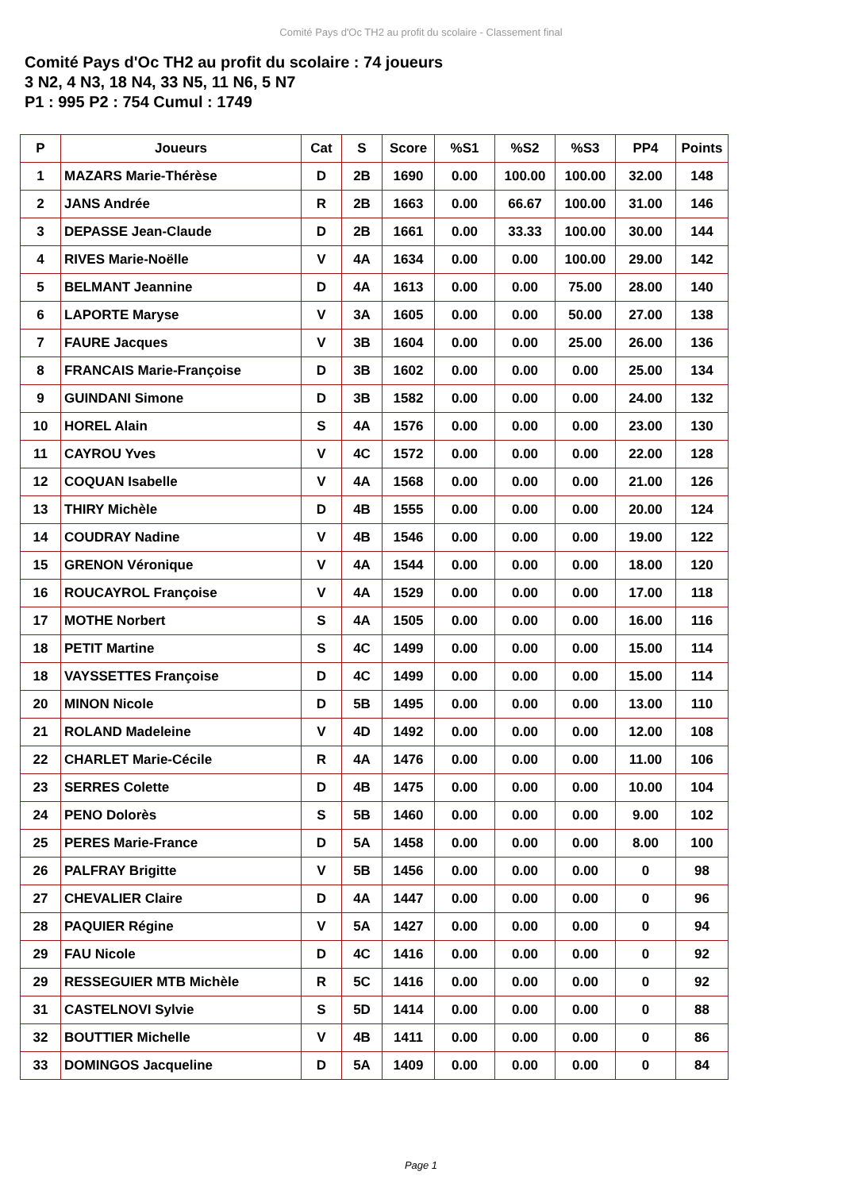Comité Pays d'Oc TH2 au profit du scolaire - Classement final
Comité Pays d'Oc TH2 au profit du scolaire : 74 joueurs
3 N2, 4 N3, 18 N4, 33 N5, 11 N6, 5 N7
P1 : 995 P2 : 754 Cumul : 1749
| P | Joueurs | Cat | S | Score | %S1 | %S2 | %S3 | PP4 | Points |
| --- | --- | --- | --- | --- | --- | --- | --- | --- | --- |
| 1 | MAZARS Marie-Thérèse | D | 2B | 1690 | 0.00 | 100.00 | 100.00 | 32.00 | 148 |
| 2 | JANS Andrée | R | 2B | 1663 | 0.00 | 66.67 | 100.00 | 31.00 | 146 |
| 3 | DEPASSE Jean-Claude | D | 2B | 1661 | 0.00 | 33.33 | 100.00 | 30.00 | 144 |
| 4 | RIVES Marie-Noëlle | V | 4A | 1634 | 0.00 | 0.00 | 100.00 | 29.00 | 142 |
| 5 | BELMANT Jeannine | D | 4A | 1613 | 0.00 | 0.00 | 75.00 | 28.00 | 140 |
| 6 | LAPORTE Maryse | V | 3A | 1605 | 0.00 | 0.00 | 50.00 | 27.00 | 138 |
| 7 | FAURE Jacques | V | 3B | 1604 | 0.00 | 0.00 | 25.00 | 26.00 | 136 |
| 8 | FRANCAIS Marie-Françoise | D | 3B | 1602 | 0.00 | 0.00 | 0.00 | 25.00 | 134 |
| 9 | GUINDANI Simone | D | 3B | 1582 | 0.00 | 0.00 | 0.00 | 24.00 | 132 |
| 10 | HOREL Alain | S | 4A | 1576 | 0.00 | 0.00 | 0.00 | 23.00 | 130 |
| 11 | CAYROU Yves | V | 4C | 1572 | 0.00 | 0.00 | 0.00 | 22.00 | 128 |
| 12 | COQUAN Isabelle | V | 4A | 1568 | 0.00 | 0.00 | 0.00 | 21.00 | 126 |
| 13 | THIRY Michèle | D | 4B | 1555 | 0.00 | 0.00 | 0.00 | 20.00 | 124 |
| 14 | COUDRAY Nadine | V | 4B | 1546 | 0.00 | 0.00 | 0.00 | 19.00 | 122 |
| 15 | GRENON Véronique | V | 4A | 1544 | 0.00 | 0.00 | 0.00 | 18.00 | 120 |
| 16 | ROUCAYROL Françoise | V | 4A | 1529 | 0.00 | 0.00 | 0.00 | 17.00 | 118 |
| 17 | MOTHE Norbert | S | 4A | 1505 | 0.00 | 0.00 | 0.00 | 16.00 | 116 |
| 18 | PETIT Martine | S | 4C | 1499 | 0.00 | 0.00 | 0.00 | 15.00 | 114 |
| 18 | VAYSSETTES Françoise | D | 4C | 1499 | 0.00 | 0.00 | 0.00 | 15.00 | 114 |
| 20 | MINON Nicole | D | 5B | 1495 | 0.00 | 0.00 | 0.00 | 13.00 | 110 |
| 21 | ROLAND Madeleine | V | 4D | 1492 | 0.00 | 0.00 | 0.00 | 12.00 | 108 |
| 22 | CHARLET Marie-Cécile | R | 4A | 1476 | 0.00 | 0.00 | 0.00 | 11.00 | 106 |
| 23 | SERRES Colette | D | 4B | 1475 | 0.00 | 0.00 | 0.00 | 10.00 | 104 |
| 24 | PENO Dolorès | S | 5B | 1460 | 0.00 | 0.00 | 0.00 | 9.00 | 102 |
| 25 | PERES Marie-France | D | 5A | 1458 | 0.00 | 0.00 | 0.00 | 8.00 | 100 |
| 26 | PALFRAY Brigitte | V | 5B | 1456 | 0.00 | 0.00 | 0.00 | 0 | 98 |
| 27 | CHEVALIER Claire | D | 4A | 1447 | 0.00 | 0.00 | 0.00 | 0 | 96 |
| 28 | PAQUIER Régine | V | 5A | 1427 | 0.00 | 0.00 | 0.00 | 0 | 94 |
| 29 | FAU Nicole | D | 4C | 1416 | 0.00 | 0.00 | 0.00 | 0 | 92 |
| 29 | RESSEGUIER MTB Michèle | R | 5C | 1416 | 0.00 | 0.00 | 0.00 | 0 | 92 |
| 31 | CASTELNOVI Sylvie | S | 5D | 1414 | 0.00 | 0.00 | 0.00 | 0 | 88 |
| 32 | BOUTTIER Michelle | V | 4B | 1411 | 0.00 | 0.00 | 0.00 | 0 | 86 |
| 33 | DOMINGOS Jacqueline | D | 5A | 1409 | 0.00 | 0.00 | 0.00 | 0 | 84 |
Page 1